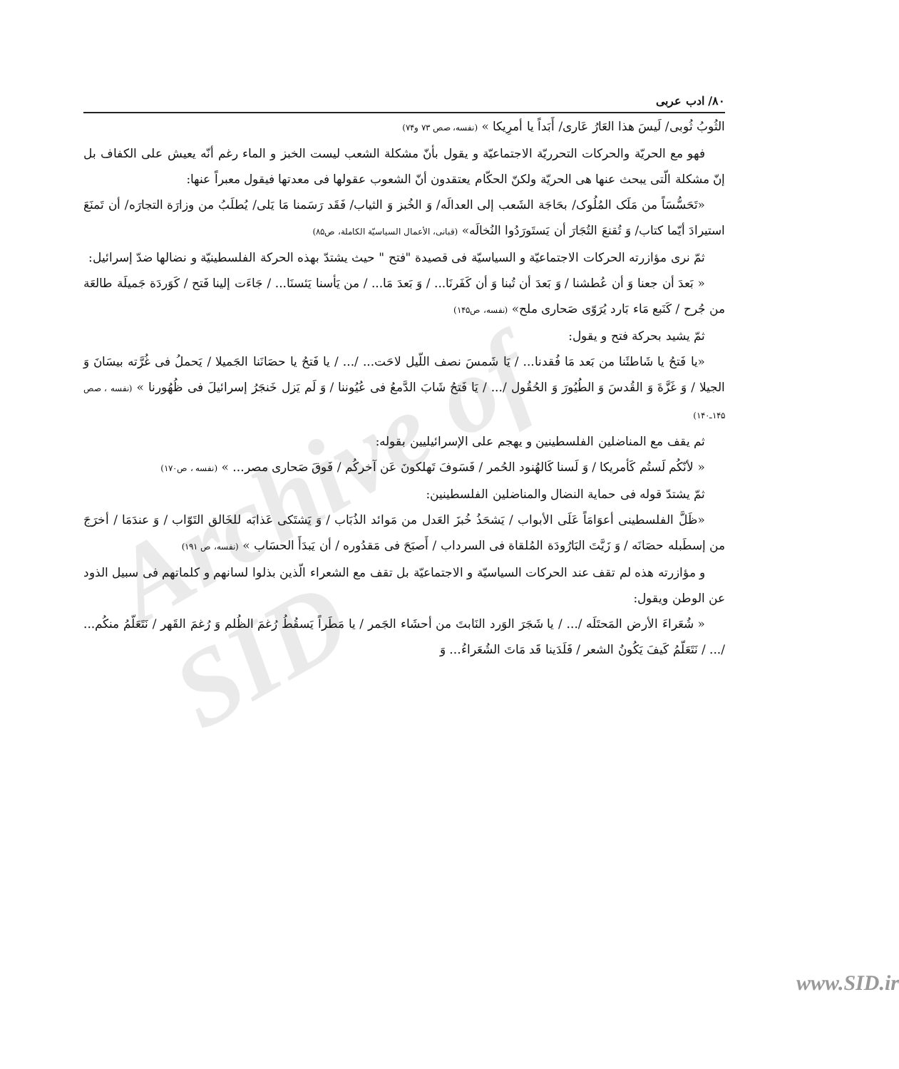Archive of SID
۸۰/ ادب عربی
الثُوبُ ثُوبی/ لَیسَ هذا العَارُ عَاری/ أَبَداً یا أمرِیکا » (نفسه، صص ۷۳ و۷۴)
فهو مع الحریّة والحرکات التحرریّة الاجتماعیّة و یقول بأنّ مشکلة الشعب لیست الخبز و الماء رغم أنّه یعیش علی الکفاف بل إنّ مشکلة الّتی یبحث عنها هی الحریّة ولکنّ الحکّام یعتقدون أنّ الشعوب عقولها فی معدتها فیقول معبراً عنها:
«تَحَسُّسَاً من مَلَک المُلُوک/ بحَاجَة الشَعب إلی العدالَه/ وَ الخُبز وَ الثیاب/ فَقَد رَسَمنا مَا یَلی/ یُطلَبُ من وزارَة التجارَه/ أن تَمنَعَ استیرادَ أیّما کتاب/ وَ تُقنعَ التُجَارَ أن یَستَورَدُوا النُخالَه» (قبانی، الأعمال السیاسیّة الکاملة، ص۸۵)
ثمّ نری مؤازرته الحرکات الاجتماعیّة و السیاسیّة فی قصیدة "فتح " حیث یشتدّ بهذه الحرکة الفلسطینیّة و نضالها ضدّ إسرائیل:
« بَعدَ أن جعنا وَ أن عُطشنا / وَ بَعدَ أن تُبنا وَ أن کَفَرنَا... / وَ بَعدَ مَا... / من یَأسنا یَئسنَا... / جَاءَت إلینا فَتح / کَوَردَة جَمیلَة طالعَة من جُرح / کَنَبع مَاء بَارد یُرَوّی صَحاری ملح» (نفسه، ص۱۴۵)
ثمّ یشید بحرکة فتح و یقول:
«یا فَتحُ یا شَاطئَنا من بَعد مَا فُقدنا... / یَا شَمسَ نصف اللّیل لاحَت... /... / یا فَتحُ یا حصَانَنا الجَمیلا / یَحملُ فی غُرَّته بیسَانَ وَ الجیلا / وَ غَزَّةَ وَ القُدسَ وَ الطُیُورَ وَ الحُقُول /... / یَا فَتحُ شَابَ الدَّمعُ فی عُیُوننا / وَ لَم یَزل خَنجَرُ إسرائیلَ فی ظُهُورنا » (نفسه ، صص ۱۴۵ـ۱۴۰)
ثم یقف مع المناضلین الفلسطینین و یهجم علی الإسرائیلیین بقوله:
« لأنّکُم لَستُم کَأمریکا / وَ لَسنا کَالهُنود الحُمر / فَسَوفَ تَهلکونَ عَن آخرکُم / فَوقَ صَحاری مصر... » (نفسه ، ص۱۷۰)
ثمّ یشتدّ قوله فی حمایة النضال والمناضلین الفلسطینین:
«ظَلَّ الفلسطینی أعوَامَاً عَلَی الأبواب / یَشحَذُ خُبزَ العَدل من مَوائد الذُبَاب / وَ یَشتَکی عَذابَه للخَالق التَوّاب / وَ عندَمَا / أخرَجَ من إسطَبله حصَانَه / وَ زَیَّتَ البَارُودَة المُلقاة فی السرداب / أَصبَحَ فی مَقدُوره / أن یَبدَأَ الحسَاب » (نفسه، ص ۱۹۱)
و مؤازرته هذه لم تقف عند الحرکات السیاسیّة و الاجتماعیّة بل تقف مع الشعراء الّذین بذلوا لسانهم و کلماتهم فی سبیل الذود عن الوطن ویقول:
« شُعَراءَ الأرض المَحتَلَه /... / یا شَجَرَ الوَرد النَابتَ من أحشَاء الجَمر / یا مَطَراً یَسقُطُ رُغمَ الظُلم وَ رُغمَ القَهر / نَتَعَلّمُ منکُم... /... / نَتَعَلّمُ کَیفَ یَکُونُ الشعر / فَلَدَینا قَد مَاتَ الشُعَراءُ... وَ
www.SID.ir